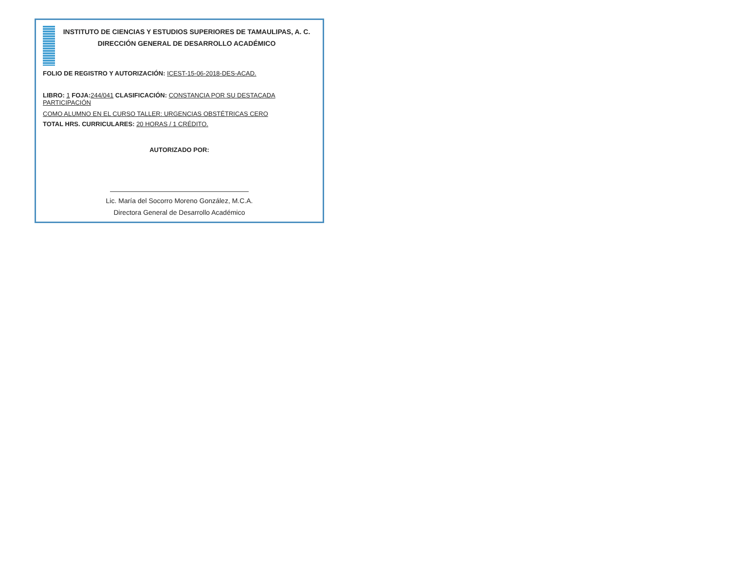INSTITUTO DE CIENCIAS Y ESTUDIOS SUPERIORES DE TAMAULIPAS, A. C.
DIRECCIÓN GENERAL DE DESARROLLO ACADÉMICO
FOLIO DE REGISTRO Y AUTORIZACIÓN: ICEST-15-06-2018-DES-ACAD.
LIBRO: 1 FOJA:244/041 CLASIFICACIÓN: CONSTANCIA POR SU DESTACADA PARTICIPACIÓN
COMO ALUMNO EN EL CURSO TALLER: URGENCIAS OBSTÉTRICAS CERO
TOTAL HRS. CURRICULARES: 20 HORAS / 1 CRÉDITO.
AUTORIZADO POR:
Lic. María del Socorro Moreno González, M.C.A.
Directora General de Desarrollo Académico